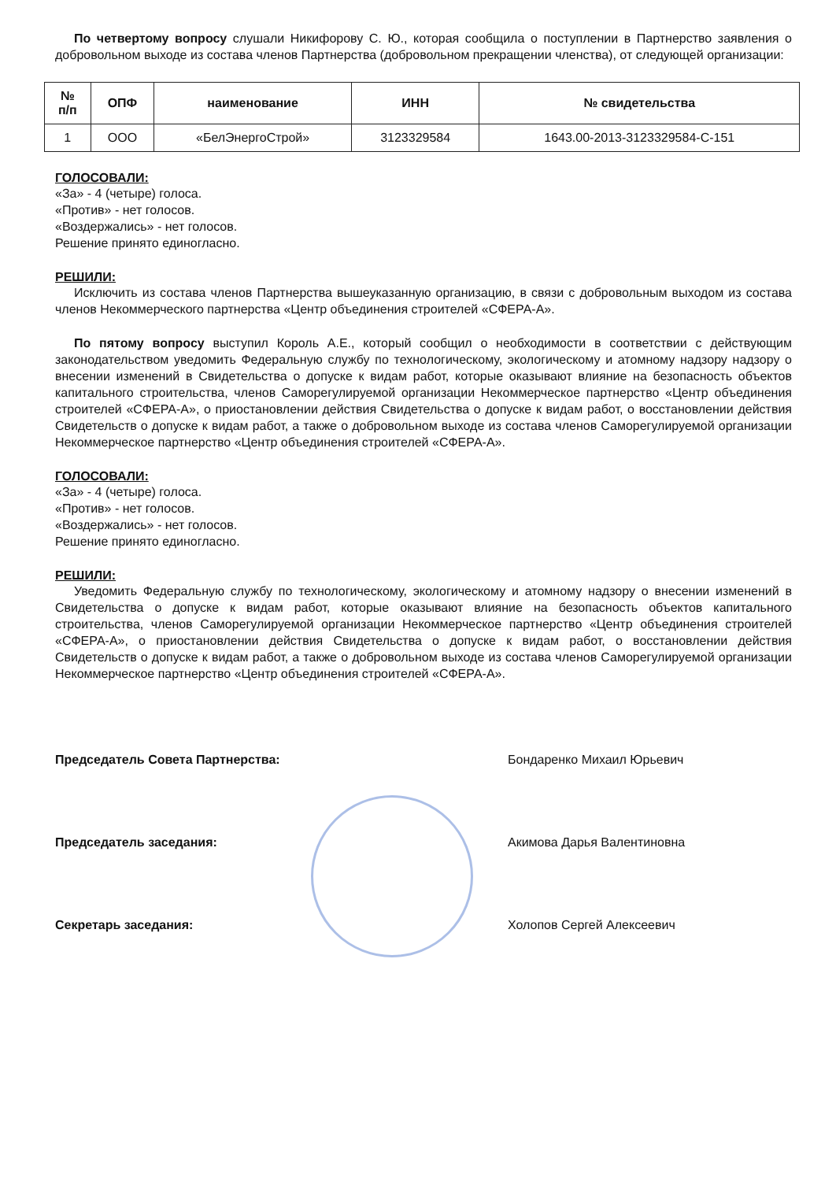По четвертому вопросу слушали Никифорову С. Ю., которая сообщила о поступлении в Партнерство заявления о добровольном выходе из состава членов Партнерства (добровольном прекращении членства), от следующей организации:
| № п/п | ОПФ | наименование | ИНН | № свидетельства |
| --- | --- | --- | --- | --- |
| 1 | ООО | «БелЭнергоСтрой» | 3123329584 | 1643.00-2013-3123329584-С-151 |
ГОЛОСОВАЛИ:
«За» - 4 (четыре) голоса.
«Против» - нет голосов.
«Воздержались» - нет голосов.
Решение принято единогласно.
РЕШИЛИ:
Исключить из состава членов Партнерства вышеуказанную организацию, в связи с добровольным выходом из состава членов Некоммерческого партнерства «Центр объединения строителей «СФЕРА-А».
По пятому вопросу выступил Король А.Е., который сообщил о необходимости в соответствии с действующим законодательством уведомить Федеральную службу по технологическому, экологическому и атомному надзору надзору о внесении изменений в Свидетельства о допуске к видам работ, которые оказывают влияние на безопасность объектов капитального строительства, членов Саморегулируемой организации Некоммерческое партнерство «Центр объединения строителей «СФЕРА-А», о приостановлении действия Свидетельства о допуске к видам работ, о восстановлении действия Свидетельств о допуске к видам работ, а также о добровольном выходе из состава членов Саморегулируемой организации Некоммерческое партнерство «Центр объединения строителей «СФЕРА-А».
ГОЛОСОВАЛИ:
«За» - 4 (четыре) голоса.
«Против» - нет голосов.
«Воздержались» - нет голосов.
Решение принято единогласно.
РЕШИЛИ:
Уведомить Федеральную службу по технологическому, экологическому и атомному надзору о внесении изменений в Свидетельства о допуске к видам работ, которые оказывают влияние на безопасность объектов капитального строительства, членов Саморегулируемой организации Некоммерческое партнерство «Центр объединения строителей «СФЕРА-А», о приостановлении действия Свидетельства о допуске к видам работ, о восстановлении действия Свидетельств о допуске к видам работ, а также о добровольном выходе из состава членов Саморегулируемой организации Некоммерческое партнерство «Центр объединения строителей «СФЕРА-А».
Председатель Совета Партнерства: Бондаренко Михаил Юрьевич
Председатель заседания: Акимова Дарья Валентиновна
Секретарь заседания: Холопов Сергей Алексеевич